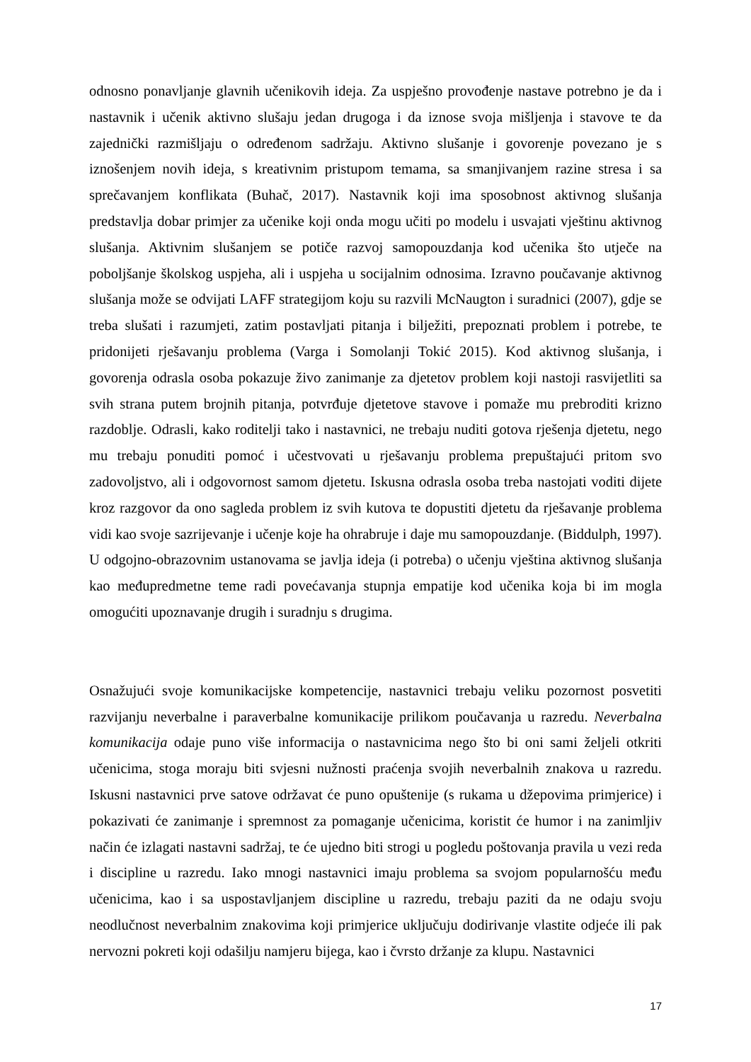odnosno ponavljanje glavnih učenikovih ideja. Za uspješno provođenje nastave potrebno je da i nastavnik i učenik aktivno slušaju jedan drugoga i da iznose svoja mišljenja i stavove te da zajednički razmišljaju o određenom sadržaju. Aktivno slušanje i govorenje povezano je s iznošenjem novih ideja, s kreativnim pristupom temama, sa smanjivanjem razine stresa i sa sprečavanjem konflikata (Buhač, 2017). Nastavnik koji ima sposobnost aktivnog slušanja predstavlja dobar primjer za učenike koji onda mogu učiti po modelu i usvajati vještinu aktivnog slušanja. Aktivnim slušanjem se potiče razvoj samopouzdanja kod učenika što utječe na poboljšanje školskog uspjeha, ali i uspjeha u socijalnim odnosima. Izravno poučavanje aktivnog slušanja može se odvijati LAFF strategijom koju su razvili McNaugton i suradnici (2007), gdje se treba slušati i razumjeti, zatim postavljati pitanja i bilježiti, prepoznati problem i potrebe, te pridonijeti rješavanju problema (Varga i Somolanji Tokić 2015). Kod aktivnog slušanja, i govorenja odrasla osoba pokazuje živo zanimanje za djetetov problem koji nastoji rasvijetliti sa svih strana putem brojnih pitanja, potvrđuje djetetove stavove i pomaže mu prebroditi krizno razdoblje. Odrasli, kako roditelji tako i nastavnici, ne trebaju nuditi gotova rješenja djetetu, nego mu trebaju ponuditi pomoć i učestvovati u rješavanju problema prepuštajući pritom svo zadovoljstvo, ali i odgovornost samom djetetu. Iskusna odrasla osoba treba nastojati voditi dijete kroz razgovor da ono sagleda problem iz svih kutova te dopustiti djetetu da rješavanje problema vidi kao svoje sazrijevanje i učenje koje ha ohrabruje i daje mu samopouzdanje. (Biddulph, 1997). U odgojno-obrazovnim ustanovama se javlja ideja (i potreba) o učenju vještina aktivnog slušanja kao međupredmetne teme radi povećavanja stupnja empatije kod učenika koja bi im mogla omogućiti upoznavanje drugih i suradnju s drugima.
Osnažujući svoje komunikacijske kompetencije, nastavnici trebaju veliku pozornost posvetiti razvijanju neverbalne i paraverbalne komunikacije prilikom poučavanja u razredu. Neverbalna komunikacija odaje puno više informacija o nastavnicima nego što bi oni sami željeli otkriti učenicima, stoga moraju biti svjesni nužnosti praćenja svojih neverbalnih znakova u razredu. Iskusni nastavnici prve satove održavat će puno opuštenije (s rukama u džepovima primjerice) i pokazivati će zanimanje i spremnost za pomaganje učenicima, koristit će humor i na zanimljiv način će izlagati nastavni sadržaj, te će ujedno biti strogi u pogledu poštovanja pravila u vezi reda i discipline u razredu. Iako mnogi nastavnici imaju problema sa svojom popularnošću među učenicima, kao i sa uspostavljanjem discipline u razredu, trebaju paziti da ne odaju svoju neodlučnost neverbalnim znakovima koji primjerice uključuju dodirivanje vlastite odjeće ili pak nervozni pokreti koji odašilju namjeru bijega, kao i čvrsto držanje za klupu. Nastavnici
17